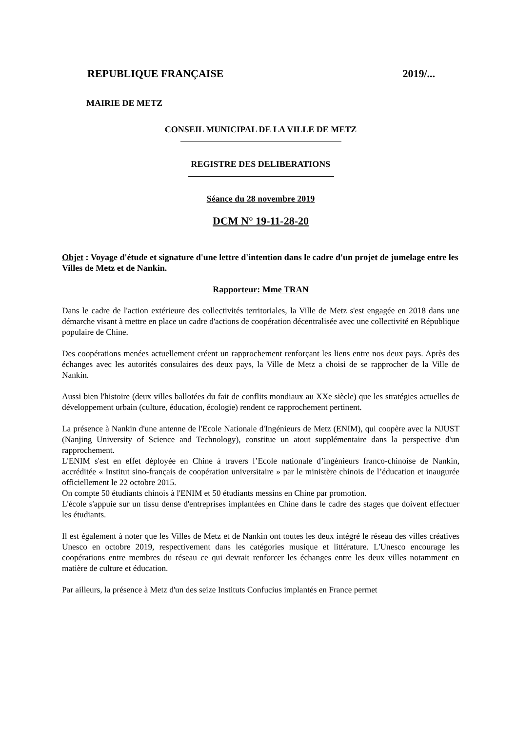REPUBLIQUE FRANÇAISE 2019/...
MAIRIE DE METZ
CONSEIL MUNICIPAL DE LA VILLE DE METZ
REGISTRE DES DELIBERATIONS
Séance du 28 novembre 2019
DCM N° 19-11-28-20
Objet : Voyage d'étude et signature d'une lettre d'intention dans le cadre d'un projet de jumelage entre les Villes de Metz et de Nankin.
Rapporteur: Mme TRAN
Dans le cadre de l'action extérieure des collectivités territoriales, la Ville de Metz s'est engagée en 2018 dans une démarche visant à mettre en place un cadre d'actions de coopération décentralisée avec une collectivité en République populaire de Chine.
Des coopérations menées actuellement créent un rapprochement renforçant les liens entre nos deux pays. Après des échanges avec les autorités consulaires des deux pays, la Ville de Metz a choisi de se rapprocher de la Ville de Nankin.
Aussi bien l'histoire (deux villes ballotées du fait de conflits mondiaux au XXe siècle) que les stratégies actuelles de développement urbain (culture, éducation, écologie) rendent ce rapprochement pertinent.
La présence à Nankin d'une antenne de l'Ecole Nationale d'Ingénieurs de Metz (ENIM), qui coopère avec la NJUST (Nanjing University of Science and Technology), constitue un atout supplémentaire dans la perspective d'un rapprochement.
L'ENIM s'est en effet déployée en Chine à travers l’Ecole nationale d’ingénieurs franco-chinoise de Nankin, accréditée « Institut sino-français de coopération universitaire » par le ministère chinois de l’éducation et inaugurée officiellement le 22 octobre 2015.
On compte 50 étudiants chinois à l'ENIM et 50 étudiants messins en Chine par promotion.
L'école s'appuie sur un tissu dense d'entreprises implantées en Chine dans le cadre des stages que doivent effectuer les étudiants.
Il est également à noter que les Villes de Metz et de Nankin ont toutes les deux intégré le réseau des villes créatives Unesco en octobre 2019, respectivement dans les catégories musique et littérature. L'Unesco encourage les coopérations entre membres du réseau ce qui devrait renforcer les échanges entre les deux villes notamment en matière de culture et éducation.
Par ailleurs, la présence à Metz d'un des seize Instituts Confucius implantés en France permet